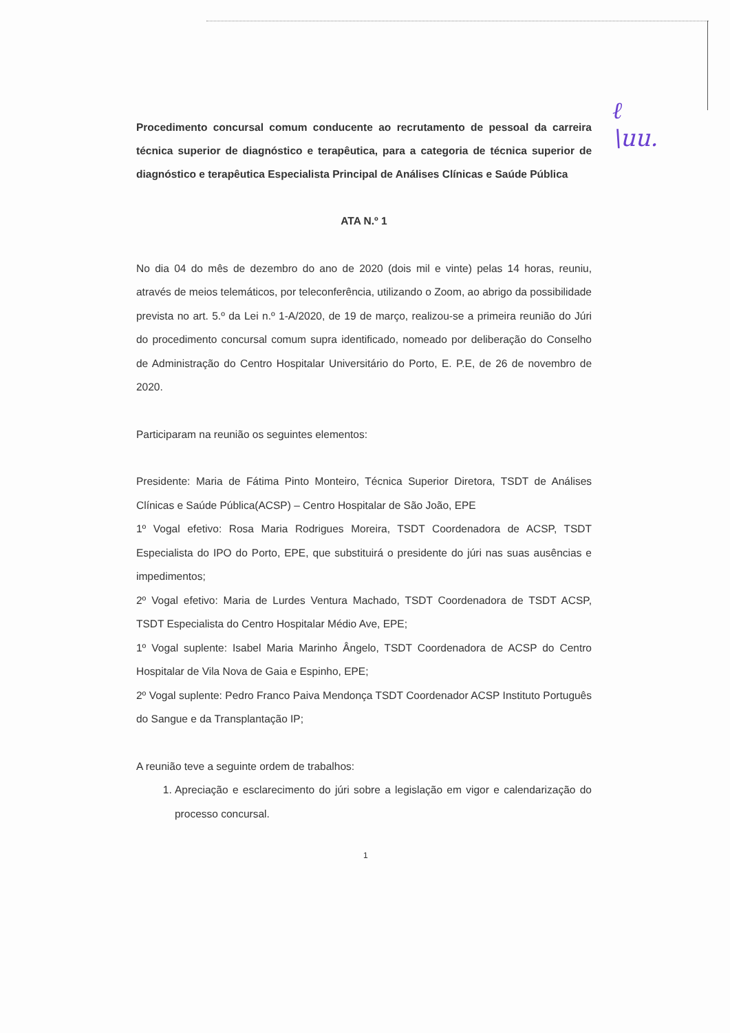ℓ
\uu.
Procedimento concursal comum conducente ao recrutamento de pessoal da carreira técnica superior de diagnóstico e terapêutica, para a categoria de técnica superior de diagnóstico e terapêutica Especialista Principal de Análises Clínicas e Saúde Pública
ATA N.º 1
No dia 04 do mês de dezembro do ano de 2020 (dois mil e vinte) pelas 14 horas, reuniu, através de meios telemáticos, por teleconferência, utilizando o Zoom, ao abrigo da possibilidade prevista no art. 5.º da Lei n.º 1-A/2020, de 19 de março, realizou-se a primeira reunião do Júri do procedimento concursal comum supra identificado, nomeado por deliberação do Conselho de Administração do Centro Hospitalar Universitário do Porto, E. P.E, de 26 de novembro de 2020.
Participaram na reunião os seguintes elementos:
Presidente: Maria de Fátima Pinto Monteiro, Técnica Superior Diretora, TSDT de Análises Clínicas e Saúde Pública(ACSP) – Centro Hospitalar de São João, EPE
1º Vogal efetivo: Rosa Maria Rodrigues Moreira, TSDT Coordenadora de ACSP, TSDT Especialista do IPO do Porto, EPE, que substituirá o presidente do júri nas suas ausências e impedimentos;
2º Vogal efetivo: Maria de Lurdes Ventura Machado, TSDT Coordenadora de TSDT ACSP, TSDT Especialista do Centro Hospitalar Médio Ave, EPE;
1º Vogal suplente: Isabel Maria Marinho Ângelo, TSDT Coordenadora de ACSP do Centro Hospitalar de Vila Nova de Gaia e Espinho, EPE;
2º Vogal suplente: Pedro Franco Paiva Mendonça TSDT Coordenador ACSP Instituto Português do Sangue e da Transplantação IP;
A reunião teve a seguinte ordem de trabalhos:
1. Apreciação e esclarecimento do júri sobre a legislação em vigor e calendarização do processo concursal.
1